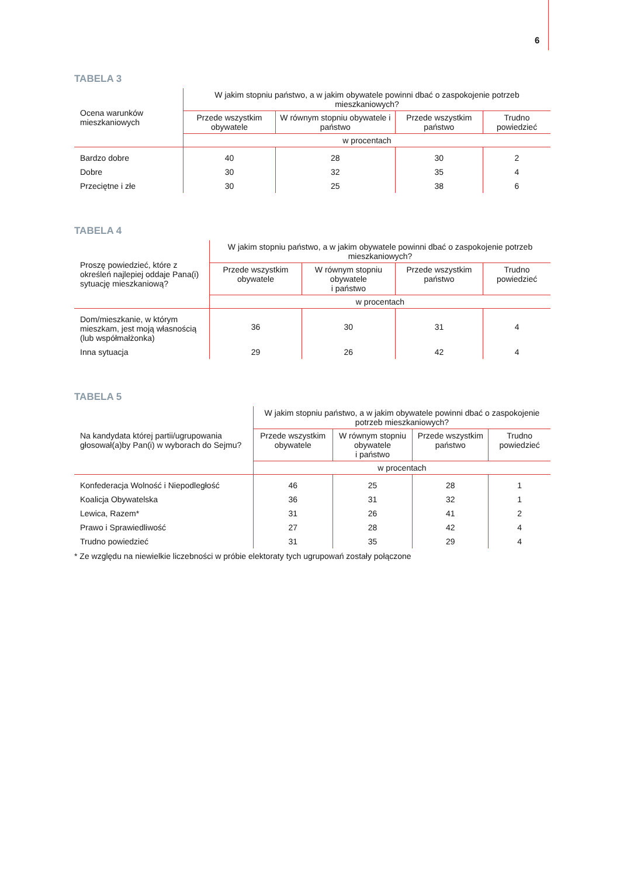6
TABELA 3
| Ocena warunków mieszkaniowych | W jakim stopniu państwo, a w jakim obywatele powinni dbać o zaspokojenie potrzeb mieszkaniowych? | | | |
| --- | --- | --- | --- | --- |
| | Przede wszystkim obywatele | W równym stopniu obywatele i państwo | Przede wszystkim państwo | Trudno powiedzieć |
| | w procentach | | | |
| Bardzo dobre | 40 | 28 | 30 | 2 |
| Dobre | 30 | 32 | 35 | 4 |
| Przeciętne i złe | 30 | 25 | 38 | 6 |
TABELA 4
| Proszę powiedzieć, które z określeń najlepiej oddaje Pana(i) sytuację mieszkaniową? | W jakim stopniu państwo, a w jakim obywatele powinni dbać o zaspokojenie potrzeb mieszkaniowych? | | | |
| --- | --- | --- | --- | --- |
| | Przede wszystkim obywatele | W równym stopniu obywatele i państwo | Przede wszystkim państwo | Trudno powiedzieć |
| | w procentach | | | |
| Dom/mieszkanie, w którym mieszkam, jest moją własnością (lub współmałżonka) | 36 | 30 | 31 | 4 |
| Inna sytuacja | 29 | 26 | 42 | 4 |
TABELA 5
| Na kandydata której partii/ugrupowania głosował(a)by Pan(i) w wyborach do Sejmu? | W jakim stopniu państwo, a w jakim obywatele powinni dbać o zaspokojenie potrzeb mieszkaniowych? | | | |
| --- | --- | --- | --- | --- |
| | Przede wszystkim obywatele | W równym stopniu obywatele i państwo | Przede wszystkim państwo | Trudno powiedzieć |
| | w procentach | | | |
| Konfederacja Wolność i Niepodległość | 46 | 25 | 28 | 1 |
| Koalicja Obywatelska | 36 | 31 | 32 | 1 |
| Lewica, Razem* | 31 | 26 | 41 | 2 |
| Prawo i Sprawiedliwość | 27 | 28 | 42 | 4 |
| Trudno powiedzieć | 31 | 35 | 29 | 4 |
* Ze względu na niewielkie liczebności w próbie elektoraty tych ugrupowań zostały połączone